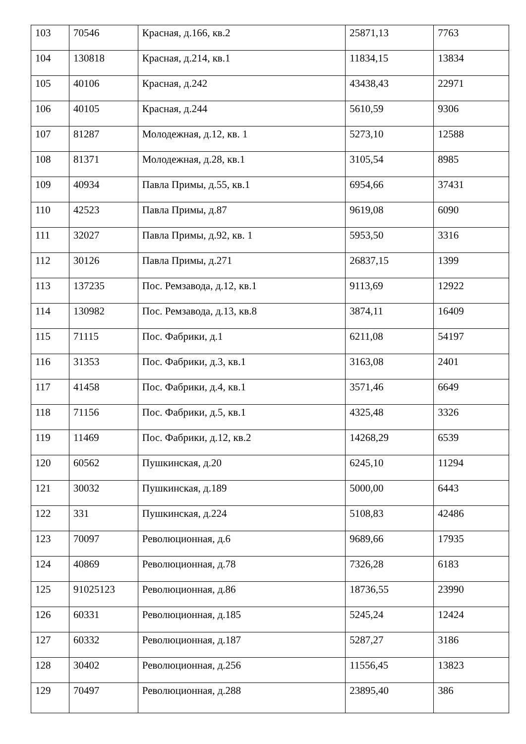| 103 | 70546 | Красная, д.166, кв.2 | 25871,13 | 7763 |
| 104 | 130818 | Красная, д.214, кв.1 | 11834,15 | 13834 |
| 105 | 40106 | Красная, д.242 | 43438,43 | 22971 |
| 106 | 40105 | Красная, д.244 | 5610,59 | 9306 |
| 107 | 81287 | Молодежная, д.12, кв. 1 | 5273,10 | 12588 |
| 108 | 81371 | Молодежная, д.28, кв.1 | 3105,54 | 8985 |
| 109 | 40934 | Павла Примы, д.55, кв.1 | 6954,66 | 37431 |
| 110 | 42523 | Павла Примы, д.87 | 9619,08 | 6090 |
| 111 | 32027 | Павла Примы, д.92, кв. 1 | 5953,50 | 3316 |
| 112 | 30126 | Павла Примы, д.271 | 26837,15 | 1399 |
| 113 | 137235 | Пос. Ремзавода, д.12, кв.1 | 9113,69 | 12922 |
| 114 | 130982 | Пос. Ремзавода, д.13, кв.8 | 3874,11 | 16409 |
| 115 | 71115 | Пос. Фабрики, д.1 | 6211,08 | 54197 |
| 116 | 31353 | Пос. Фабрики, д.3, кв.1 | 3163,08 | 2401 |
| 117 | 41458 | Пос. Фабрики, д.4, кв.1 | 3571,46 | 6649 |
| 118 | 71156 | Пос. Фабрики, д.5, кв.1 | 4325,48 | 3326 |
| 119 | 11469 | Пос. Фабрики, д.12, кв.2 | 14268,29 | 6539 |
| 120 | 60562 | Пушкинская, д.20 | 6245,10 | 11294 |
| 121 | 30032 | Пушкинская, д.189 | 5000,00 | 6443 |
| 122 | 331 | Пушкинская, д.224 | 5108,83 | 42486 |
| 123 | 70097 | Революционная, д.6 | 9689,66 | 17935 |
| 124 | 40869 | Революционная, д.78 | 7326,28 | 6183 |
| 125 | 91025123 | Революционная, д.86 | 18736,55 | 23990 |
| 126 | 60331 | Революционная, д.185 | 5245,24 | 12424 |
| 127 | 60332 | Революционная, д.187 | 5287,27 | 3186 |
| 128 | 30402 | Революционная, д.256 | 11556,45 | 13823 |
| 129 | 70497 | Революционная, д.288 | 23895,40 | 386 |